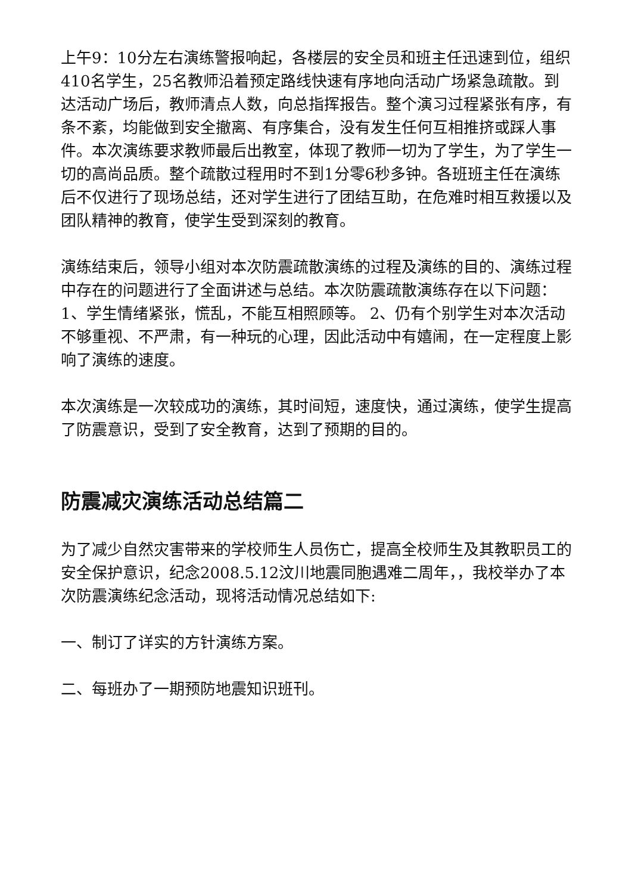上午9：10分左右演练警报响起，各楼层的安全员和班主任迅速到位，组织410名学生，25名教师沿着预定路线快速有序地向活动广场紧急疏散。到达活动广场后，教师清点人数，向总指挥报告。整个演习过程紧张有序，有条不紊，均能做到安全撤离、有序集合，没有发生任何互相推挤或踩人事件。本次演练要求教师最后出教室，体现了教师一切为了学生，为了学生一切的高尚品质。整个疏散过程用时不到1分零6秒多钟。各班班主任在演练后不仅进行了现场总结，还对学生进行了团结互助，在危难时相互救援以及团队精神的教育，使学生受到深刻的教育。
演练结束后，领导小组对本次防震疏散演练的过程及演练的目的、演练过程中存在的问题进行了全面讲述与总结。本次防震疏散演练存在以下问题： 1、学生情绪紧张，慌乱，不能互相照顾等。 2、仍有个别学生对本次活动不够重视、不严肃，有一种玩的心理，因此活动中有嬉闹，在一定程度上影响了演练的速度。
本次演练是一次较成功的演练，其时间短，速度快，通过演练，使学生提高了防震意识，受到了安全教育，达到了预期的目的。
防震减灾演练活动总结篇二
为了减少自然灾害带来的学校师生人员伤亡，提高全校师生及其教职员工的安全保护意识，纪念2008.5.12汶川地震同胞遇难二周年，，我校举办了本次防震演练纪念活动，现将活动情况总结如下:
一、制订了详实的方针演练方案。
二、每班办了一期预防地震知识班刊。